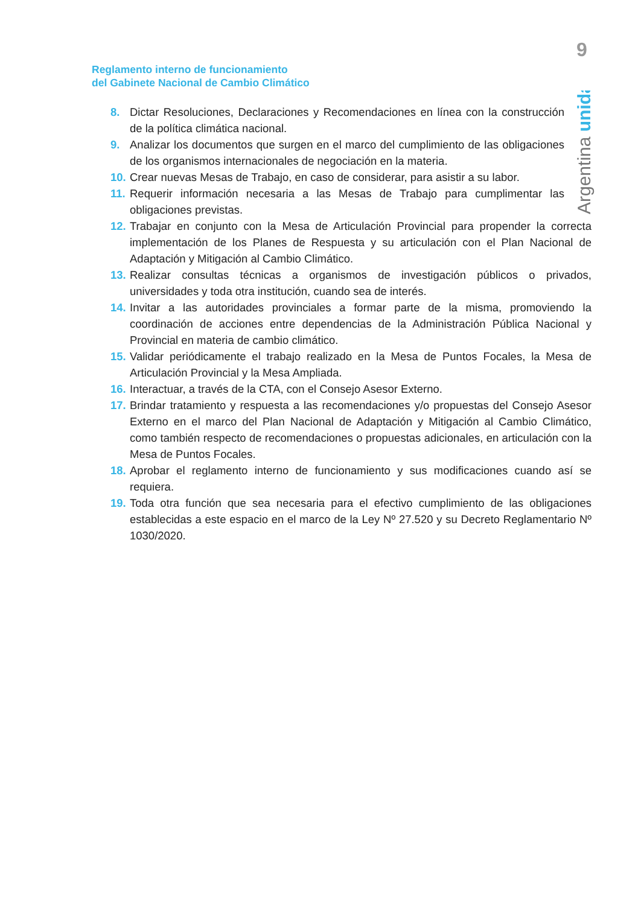9
Reglamento interno de funcionamiento
del Gabinete Nacional de Cambio Climático
Argentina unida
8. Dictar Resoluciones, Declaraciones y Recomendaciones en línea con la construcción de la política climática nacional.
9. Analizar los documentos que surgen en el marco del cumplimiento de las obligaciones de los organismos internacionales de negociación en la materia.
10. Crear nuevas Mesas de Trabajo, en caso de considerar, para asistir a su labor.
11. Requerir información necesaria a las Mesas de Trabajo para cumplimentar las obligaciones previstas.
12. Trabajar en conjunto con la Mesa de Articulación Provincial para propender la correcta implementación de los Planes de Respuesta y su articulación con el Plan Nacional de Adaptación y Mitigación al Cambio Climático.
13. Realizar consultas técnicas a organismos de investigación públicos o privados, universidades y toda otra institución, cuando sea de interés.
14. Invitar a las autoridades provinciales a formar parte de la misma, promoviendo la coordinación de acciones entre dependencias de la Administración Pública Nacional y Provincial en materia de cambio climático.
15. Validar periódicamente el trabajo realizado en la Mesa de Puntos Focales, la Mesa de Articulación Provincial y la Mesa Ampliada.
16. Interactuar, a través de la CTA, con el Consejo Asesor Externo.
17. Brindar tratamiento y respuesta a las recomendaciones y/o propuestas del Consejo Asesor Externo en el marco del Plan Nacional de Adaptación y Mitigación al Cambio Climático, como también respecto de recomendaciones o propuestas adicionales, en articulación con la Mesa de Puntos Focales.
18. Aprobar el reglamento interno de funcionamiento y sus modificaciones cuando así se requiera.
19. Toda otra función que sea necesaria para el efectivo cumplimiento de las obligaciones establecidas a este espacio en el marco de la Ley Nº 27.520 y su Decreto Reglamentario Nº 1030/2020.